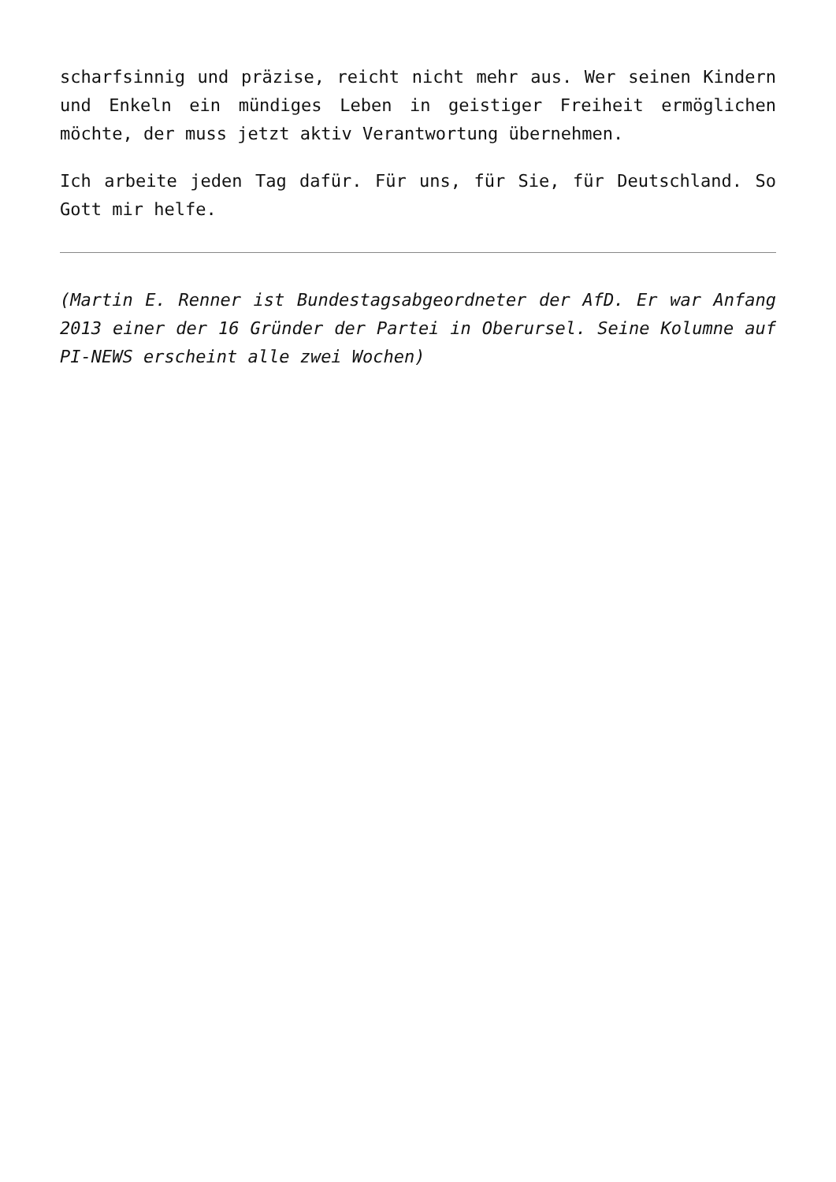scharfsinnig und präzise, reicht nicht mehr aus. Wer seinen Kindern und Enkeln ein mündiges Leben in geistiger Freiheit ermöglichen möchte, der muss jetzt aktiv Verantwortung übernehmen.
Ich arbeite jeden Tag dafür. Für uns, für Sie, für Deutschland. So Gott mir helfe.
(Martin E. Renner ist Bundestagsabgeordneter der AfD. Er war Anfang 2013 einer der 16 Gründer der Partei in Oberursel. Seine Kolumne auf PI-NEWS erscheint alle zwei Wochen)